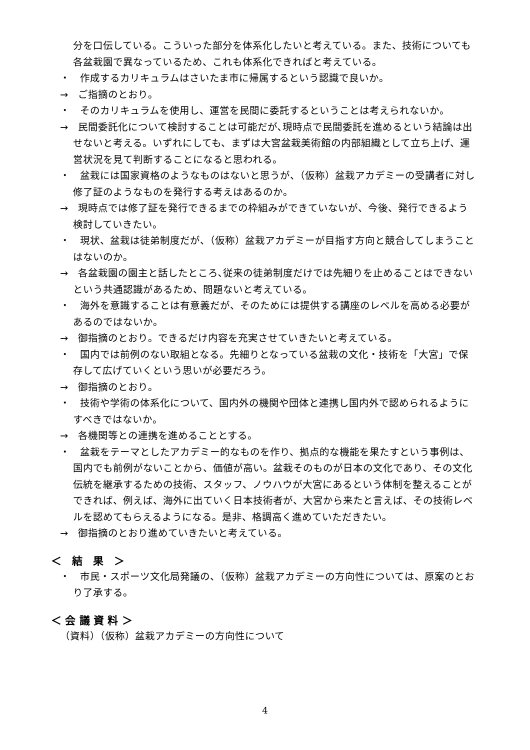分を口伝している。こういった部分を体系化したいと考えている。また、技術についても各盆栽園で異なっているため、これも体系化できればと考えている。
・　作成するカリキュラムはさいたま市に帰属するという認識で良いか。
→　ご指摘のとおり。
・　そのカリキュラムを使用し、運営を民間に委託するということは考えられないか。
→　民間委託化について検討することは可能だが､現時点で民間委託を進めるという結論は出せないと考える。いずれにしても、まずは大宮盆栽美術館の内部組織として立ち上げ、運営状況を見て判断することになると思われる。
・　盆栽には国家資格のようなものはないと思うが、（仮称）盆栽アカデミーの受講者に対し修了証のようなものを発行する考えはあるのか。
→　現時点では修了証を発行できるまでの枠組みができていないが、今後、発行できるよう検討していきたい。
・　現状、盆栽は徒弟制度だが、（仮称）盆栽アカデミーが目指す方向と競合してしまうことはないのか。
→　各盆栽園の園主と話したところ､従来の徒弟制度だけでは先細りを止めることはできないという共通認識があるため、問題ないと考えている。
・　海外を意識することは有意義だが、そのためには提供する講座のレベルを高める必要があるのではないか。
→　御指摘のとおり。できるだけ内容を充実させていきたいと考えている。
・　国内では前例のない取組となる。先細りとなっている盆栽の文化・技術を「大宮」で保存して広げていくという思いが必要だろう。
→　御指摘のとおり。
・　技術や学術の体系化について、国内外の機関や団体と連携し国内外で認められるようにすべきではないか。
→　各機関等との連携を進めることとする。
・　盆栽をテーマとしたアカデミー的なものを作り、拠点的な機能を果たすという事例は、国内でも前例がないことから、価値が高い。盆栽そのものが日本の文化であり、その文化伝統を継承するための技術、スタッフ、ノウハウが大宮にあるという体制を整えることができれば、例えば、海外に出ていく日本技術者が、大宮から来たと言えば、その技術レベルを認めてもらえるようになる。是非、格調高く進めていただきたい。
→　御指摘のとおり進めていきたいと考えている。
＜　結　果　＞
・　市民・スポーツ文化局発議の、（仮称）盆栽アカデミーの方向性については、原案のとおり了承する。
＜ 会 議 資 料 ＞
（資料）（仮称）盆栽アカデミーの方向性について
4